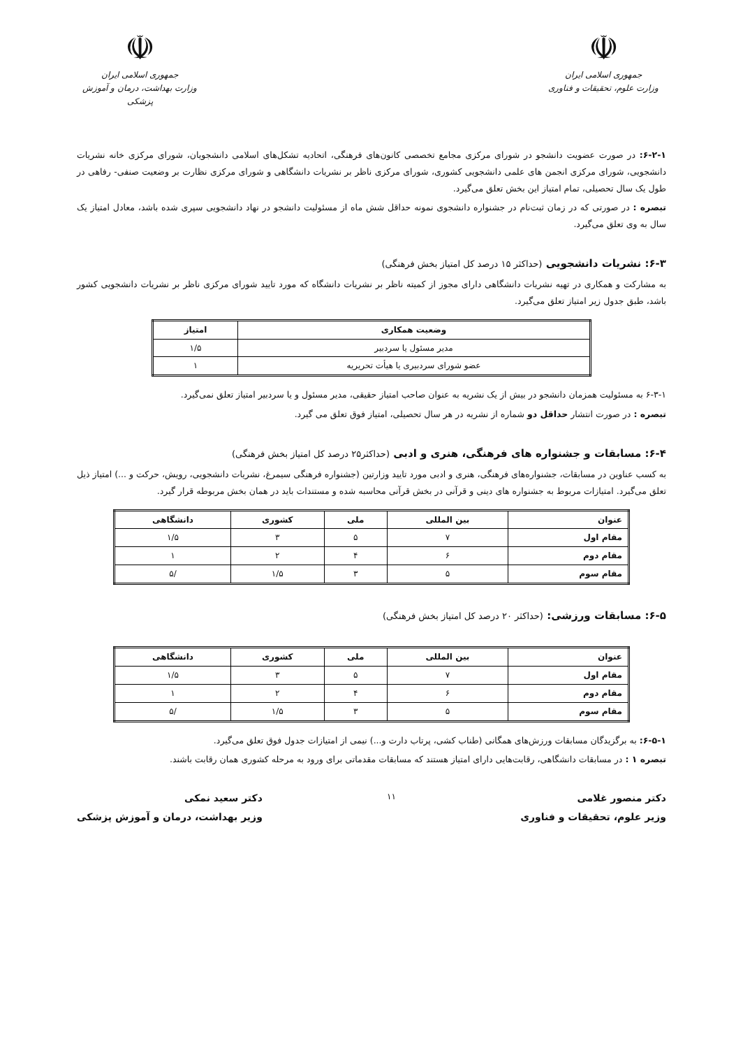☫
جمهوری اسلامی ایران
وزارت علوم، تحقیقات و فناوری
☫
جمهوری اسلامی ایران
وزارت بهداشت، درمان و آموزش پزشکی
۶-۲-۱: در صورت عضویت دانشجو در شورای مرکزی مجامع تخصصی کانون‌های فرهنگی، اتحادیه تشکل‌های اسلامی دانشجویان، شورای مرکزی خانه نشریات دانشجویی، شورای مرکزی انجمن های علمی دانشجویی کشوری، شورای مرکزی ناظر بر نشریات دانشگاهی و شورای مرکزی نظارت بر وضعیت صنفی- رفاهی در طول یک سال تحصیلی، تمام امتیاز این بخش تعلق می‌گیرد.
تبصره : در صورتی که در زمان ثبت‌نام در جشنواره دانشجوی نمونه حداقل شش ماه از مسئولیت دانشجو در نهاد دانشجویی سپری شده باشد، معادل امتیاز یک سال به وی تعلق می‌گیرد.
۶-۳: نشریات دانشجویی (حداکثر ۱۵ درصد کل امتیاز بخش فرهنگی)
به مشارکت و همکاری در تهیه نشریات دانشگاهی دارای مجوز از کمیته ناظر بر نشریات دانشگاه که مورد تایید شورای مرکزی ناظر بر نشریات دانشجویی کشور باشد، طبق جدول زیر امتیاز تعلق می‌گیرد.
| وضعیت همکاری | امتیاز |
| --- | --- |
| مدیر مسئول یا سردبیر | ۱/۵ |
| عضو شورای سردبیری یا هیأت تحریریه | ۱ |
۶-۳-۱ به مسئولیت همزمان دانشجو در بیش از یک نشریه به عنوان صاحب امتیاز حقیقی، مدیر مسئول و یا سردبیر امتیاز تعلق نمی‌گیرد.
تبصره : در صورت انتشار حداقل دو شماره از نشریه در هر سال تحصیلی، امتیاز فوق تعلق می گیرد.
۶-۴: مسابقات و جشنواره های فرهنگی، هنری و ادبی (حداکثر۲۵ درصد کل امتیاز بخش فرهنگی)
به کسب عناوین در مسابقات، جشنواره‌های فرهنگی، هنری و ادبی مورد تایید وزارتین (جشنواره فرهنگی سیمرغ، نشریات دانشجویی، رویش، حرکت و ...) امتیاز ذیل تعلق می‌گیرد. امتیازات مربوط به جشنواره های دینی و قرآنی در بخش قرآنی محاسبه شده و مستندات باید در همان بخش مربوطه قرار گیرد.
| عنوان | بین المللی | ملی | کشوری | دانشگاهی |
| --- | --- | --- | --- | --- |
| مقام اول | ۷ | ۵ | ۳ | ۱/۵ |
| مقام دوم | ۶ | ۴ | ۲ | ۱ |
| مقام سوم | ۵ | ۳ | ۱/۵ | /۵ |
۶-۵: مسابقات ورزشی: (حداکثر ۲۰ درصد کل امتیاز بخش فرهنگی)
| عنوان | بین المللی | ملی | کشوری | دانشگاهی |
| --- | --- | --- | --- | --- |
| مقام اول | ۷ | ۵ | ۳ | ۱/۵ |
| مقام دوم | ۶ | ۴ | ۲ | ۱ |
| مقام سوم | ۵ | ۳ | ۱/۵ | /۵ |
۶-۵-۱: به برگزیدگان مسابقات ورزش‌های همگانی (طناب کشی، پرتاب دارت و...) نیمی از امتیازات جدول فوق تعلق می‌گیرد.
تبصره ۱ : در مسابقات دانشگاهی، رقابت‌هایی دارای امتیاز هستند که مسابقات مقدماتی برای ورود به مرحله کشوری همان رقابت باشند.
دکتر منصور غلامی
وزیر علوم، تحقیقات و فناوری
۱۱
دکتر سعید نمکی
وزیر بهداشت، درمان و آموزش پزشکی